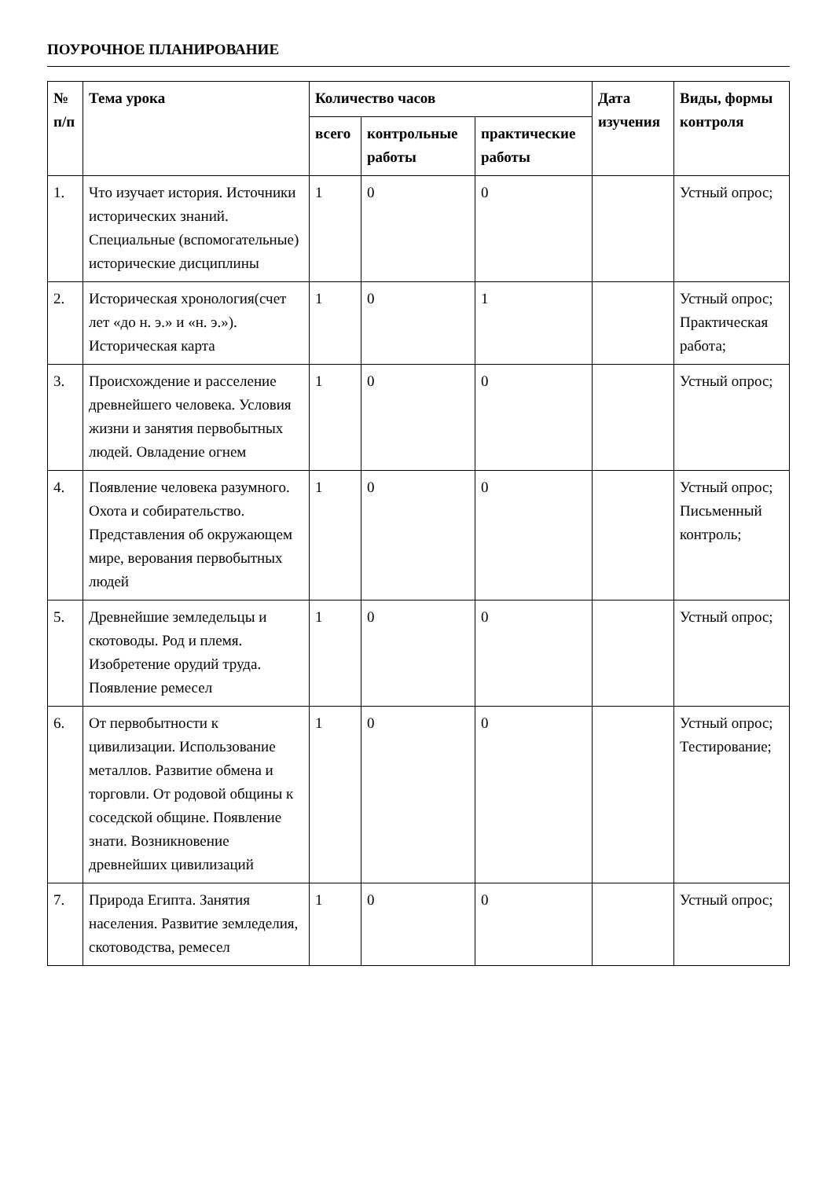ПОУРОЧНОЕ ПЛАНИРОВАНИЕ
| № п/п | Тема урока | Количество часов | | | Дата изучения | Виды, формы контроля |
| --- | --- | --- | --- | --- | --- | --- |
| | | всего | контрольные работы | практические работы | | |
| 1. | Что изучает история. Источники исторических знаний. Специальные (вспомогательные) исторические дисциплины | 1 | 0 | 0 | | Устный опрос; |
| 2. | Историческая хронология(счет лет «до н. э.» и «н. э.»). Историческая карта | 1 | 0 | 1 | | Устный опрос; Практическая работа; |
| 3. | Происхождение и расселение древнейшего человека. Условия жизни и занятия первобытных людей. Овладение огнем | 1 | 0 | 0 | | Устный опрос; |
| 4. | Появление человека разумного. Охота и собирательство. Представления об окружающем мире, верования первобытных людей | 1 | 0 | 0 | | Устный опрос; Письменный контроль; |
| 5. | Древнейшие земледельцы и скотоводы. Род и племя. Изобретение орудий труда. Появление ремесел | 1 | 0 | 0 | | Устный опрос; |
| 6. | От первобытности к цивилизации. Использование металлов. Развитие обмена и торговли. От родовой общины к соседской общине. Появление знати. Возникновение древнейших цивилизаций | 1 | 0 | 0 | | Устный опрос; Тестирование; |
| 7. | Природа Египта. Занятия населения. Развитие земледелия, скотоводства, ремесел | 1 | 0 | 0 | | Устный опрос; |